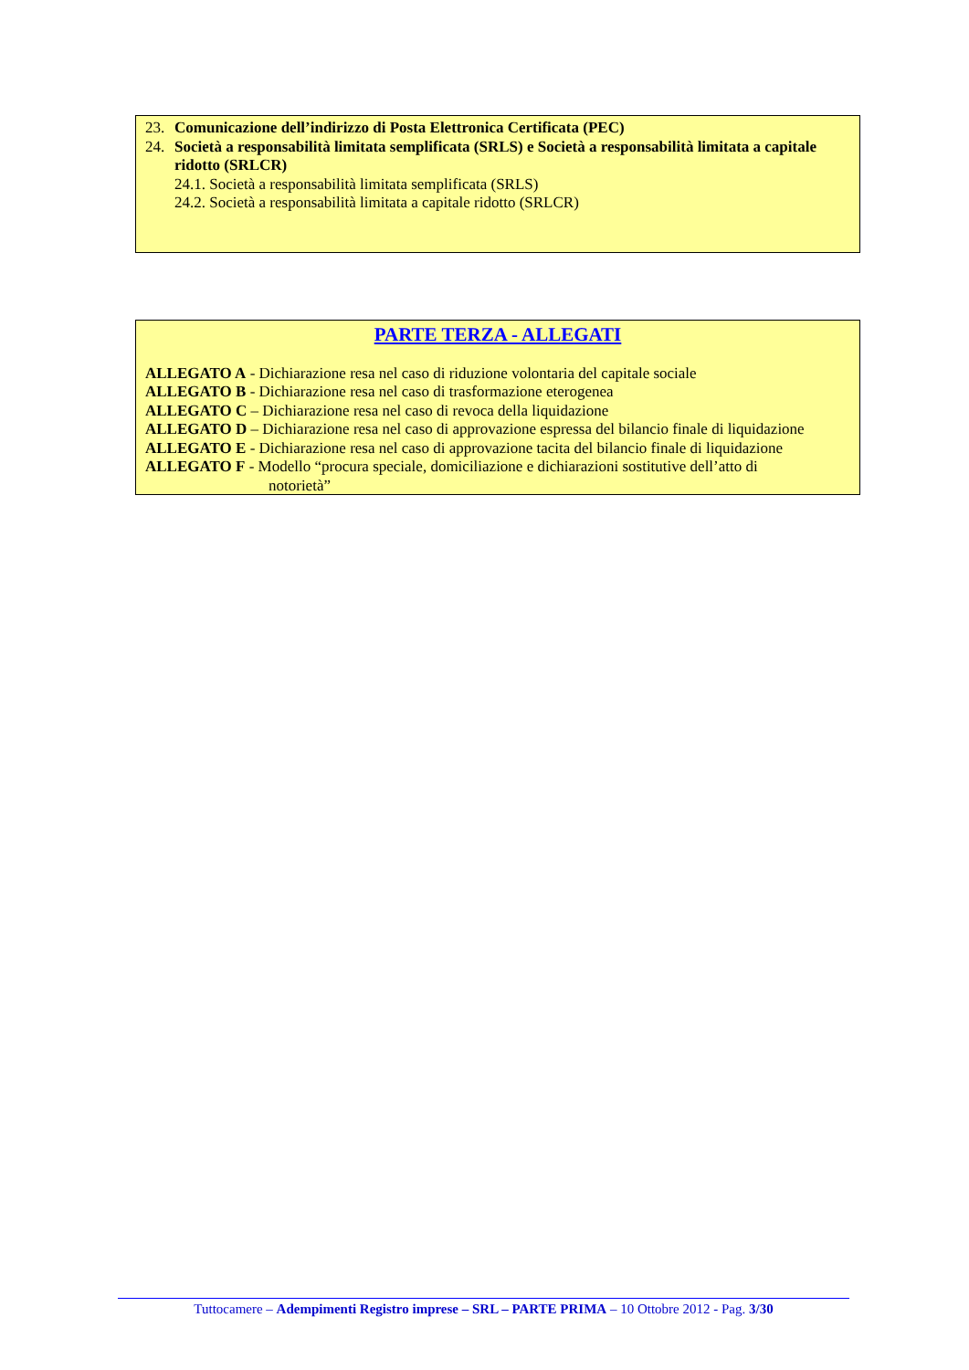23. Comunicazione dell’indirizzo di Posta Elettronica Certificata (PEC)
24. Società a responsabilità limitata semplificata (SRLS) e Società a responsabilità limitata a capitale ridotto (SRLCR)
24.1. Società a responsabilità limitata semplificata (SRLS)
24.2. Società a responsabilità limitata a capitale ridotto (SRLCR)
PARTE TERZA - ALLEGATI
ALLEGATO A - Dichiarazione resa nel caso di riduzione volontaria del capitale sociale
ALLEGATO B - Dichiarazione resa nel caso di trasformazione eterogenea
ALLEGATO C – Dichiarazione resa nel caso di revoca della liquidazione
ALLEGATO D – Dichiarazione resa nel caso di approvazione espressa del bilancio finale di liquidazione
ALLEGATO E - Dichiarazione resa nel caso di approvazione tacita del bilancio finale di liquidazione
ALLEGATO F - Modello “procura speciale, domiciliazione e dichiarazioni sostitutive dell’atto di
notorietà”
Tuttocamere – Adempimenti Registro imprese – SRL – PARTE PRIMA – 10 Ottobre 2012 - Pag. 3/30